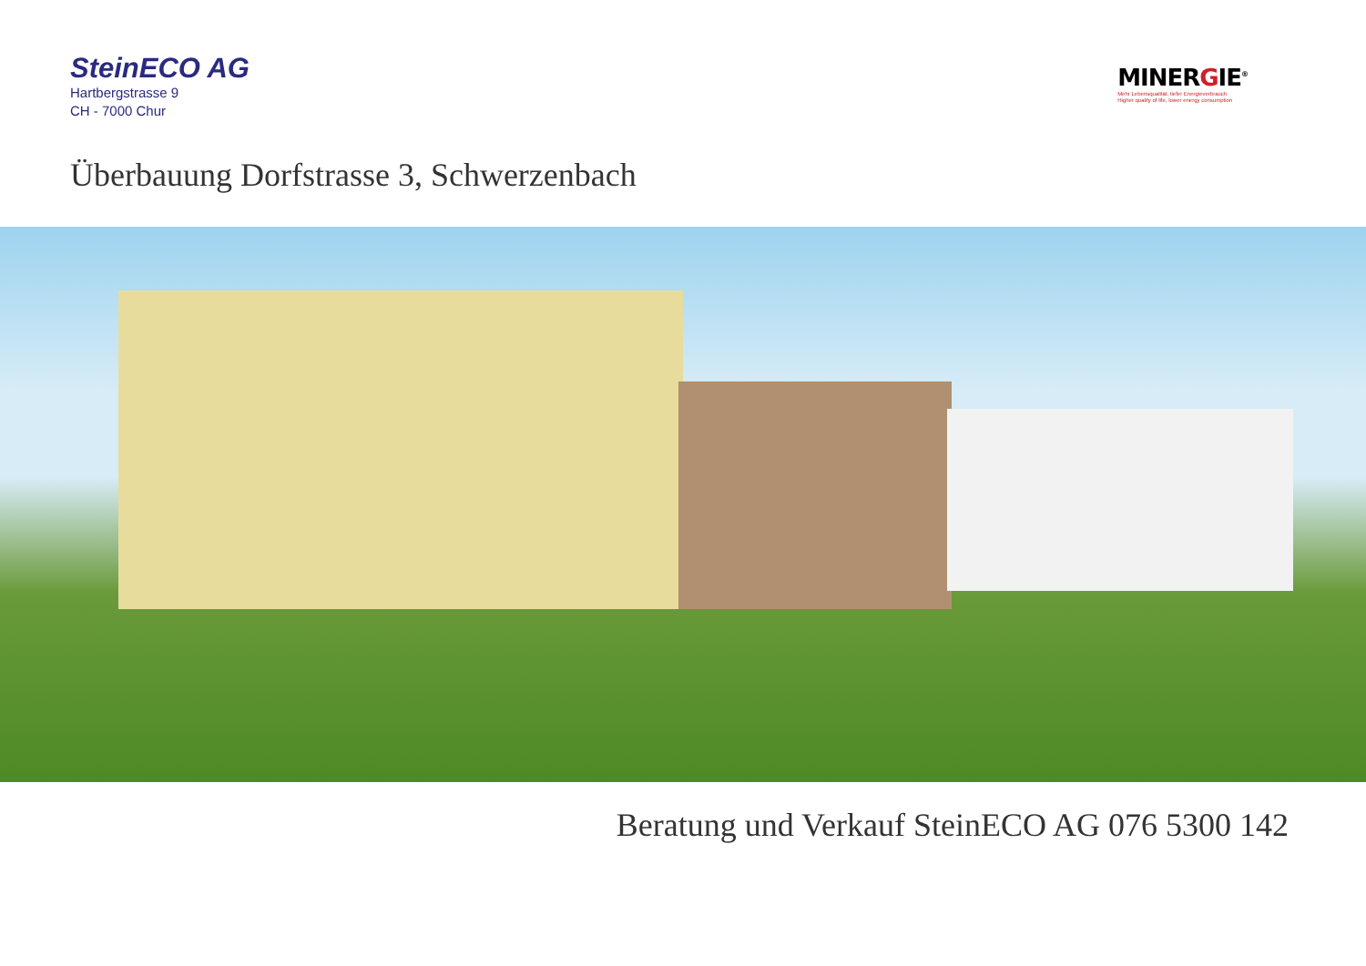SteinECO AG
Hartbergstrasse 9
CH - 7000 Chur
MINERGIE<sup>®</sup>
Mehr Lebensqualität, tiefer Energieverbrauch
Higher quality of life, lower energy consumption
Überbauung Dorfstrasse 3, Schwerzenbach
Beratung und Verkauf SteinECO AG 076 5300 142